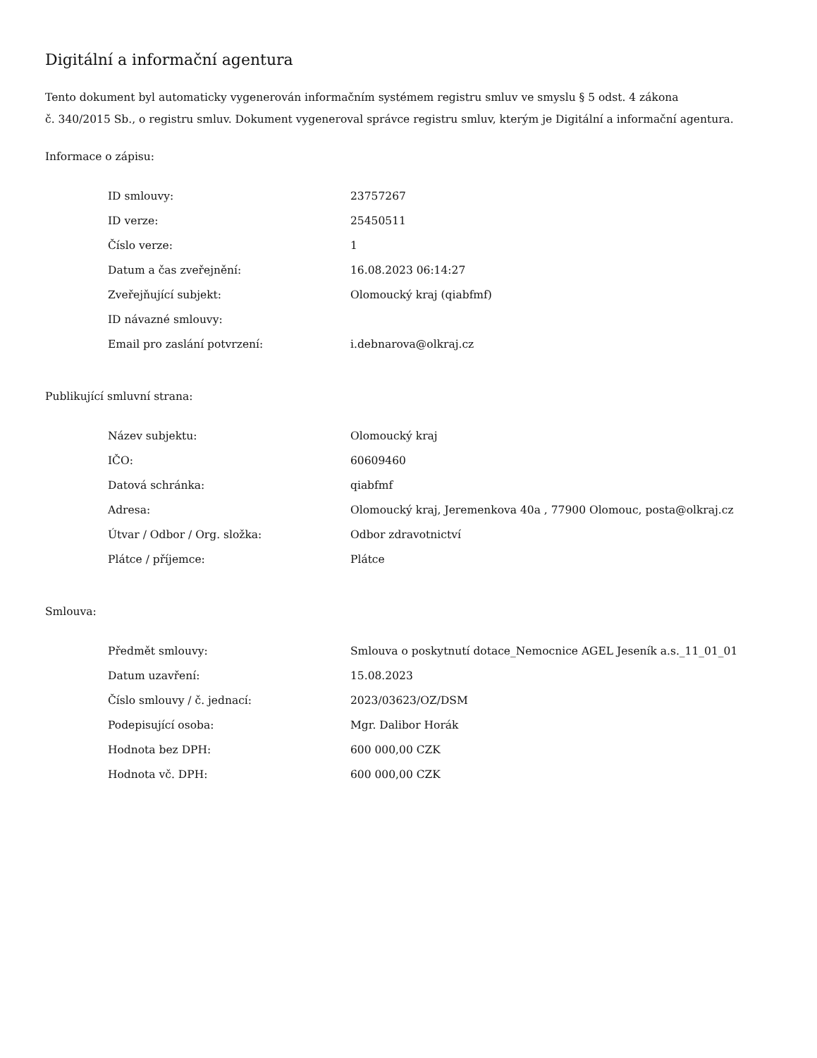Digitální a informační agentura
Tento dokument byl automaticky vygenerován informačním systémem registru smluv ve smyslu § 5 odst. 4 zákona
č. 340/2015 Sb., o registru smluv. Dokument vygeneroval správce registru smluv, kterým je Digitální a informační agentura.
Informace o zápisu:
| ID smlouvy: | 23757267 |
| ID verze: | 25450511 |
| Číslo verze: | 1 |
| Datum a čas zveřejnění: | 16.08.2023 06:14:27 |
| Zveřejňující subjekt: | Olomoucký kraj (qiabfmf) |
| ID návazné smlouvy: | |
| Email pro zaslání potvrzení: | i.debnarova@olkraj.cz |
Publikující smluvní strana:
| Název subjektu: | Olomoucký kraj |
| IČO: | 60609460 |
| Datová schránka: | qiabfmf |
| Adresa: | Olomoucký kraj, Jeremenkova 40a , 77900 Olomouc, posta@olkraj.cz |
| Útvar / Odbor / Org. složka: | Odbor zdravotnictví |
| Plátce / příjemce: | Plátce |
Smlouva:
| Předmět smlouvy: | Smlouva o poskytnutí dotace_Nemocnice AGEL Jeseník a.s._11_01_01 |
| Datum uzavření: | 15.08.2023 |
| Číslo smlouvy / č. jednací: | 2023/03623/OZ/DSM |
| Podepisující osoba: | Mgr. Dalibor Horák |
| Hodnota bez DPH: | 600 000,00 CZK |
| Hodnota vč. DPH: | 600 000,00 CZK |